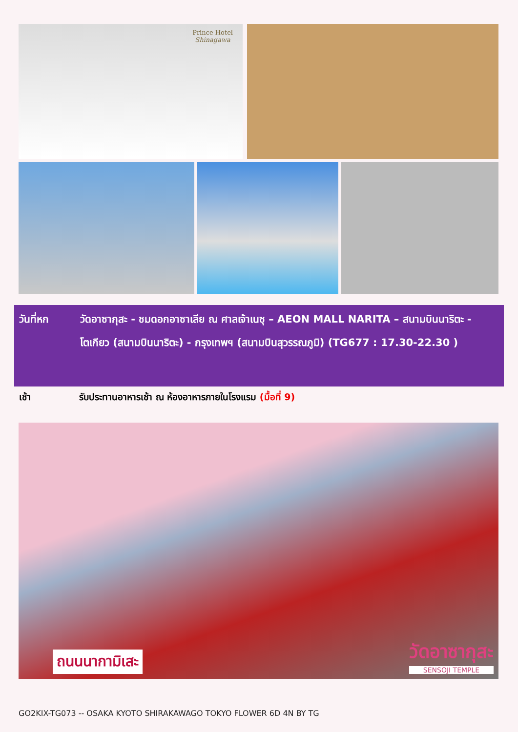Prince Hotel
Shinagawa
วันที่หก วัดอาซากุสะ - ชมดอกอาซาเลีย ณ ศาลเจ้าเนซุ – AEON MALL NARITA – สนามบินนาริตะ - โตเกียว (สนามบินนาริตะ) - กรุงเทพฯ (สนามบินสุวรรณภูมิ) (TG677 : 17.30-22.30 )
เช้า รับประทานอาหารเช้า ณ ห้องอาหารภายในโรงแรม (มื้อที่ 9)
ถนนนากามิเสะ
วัดอาซากุสะ
SENSOJI TEMPLE
GO2KIX-TG073 -- OSAKA KYOTO SHIRAKAWAGO TOKYO FLOWER 6D 4N BY TG